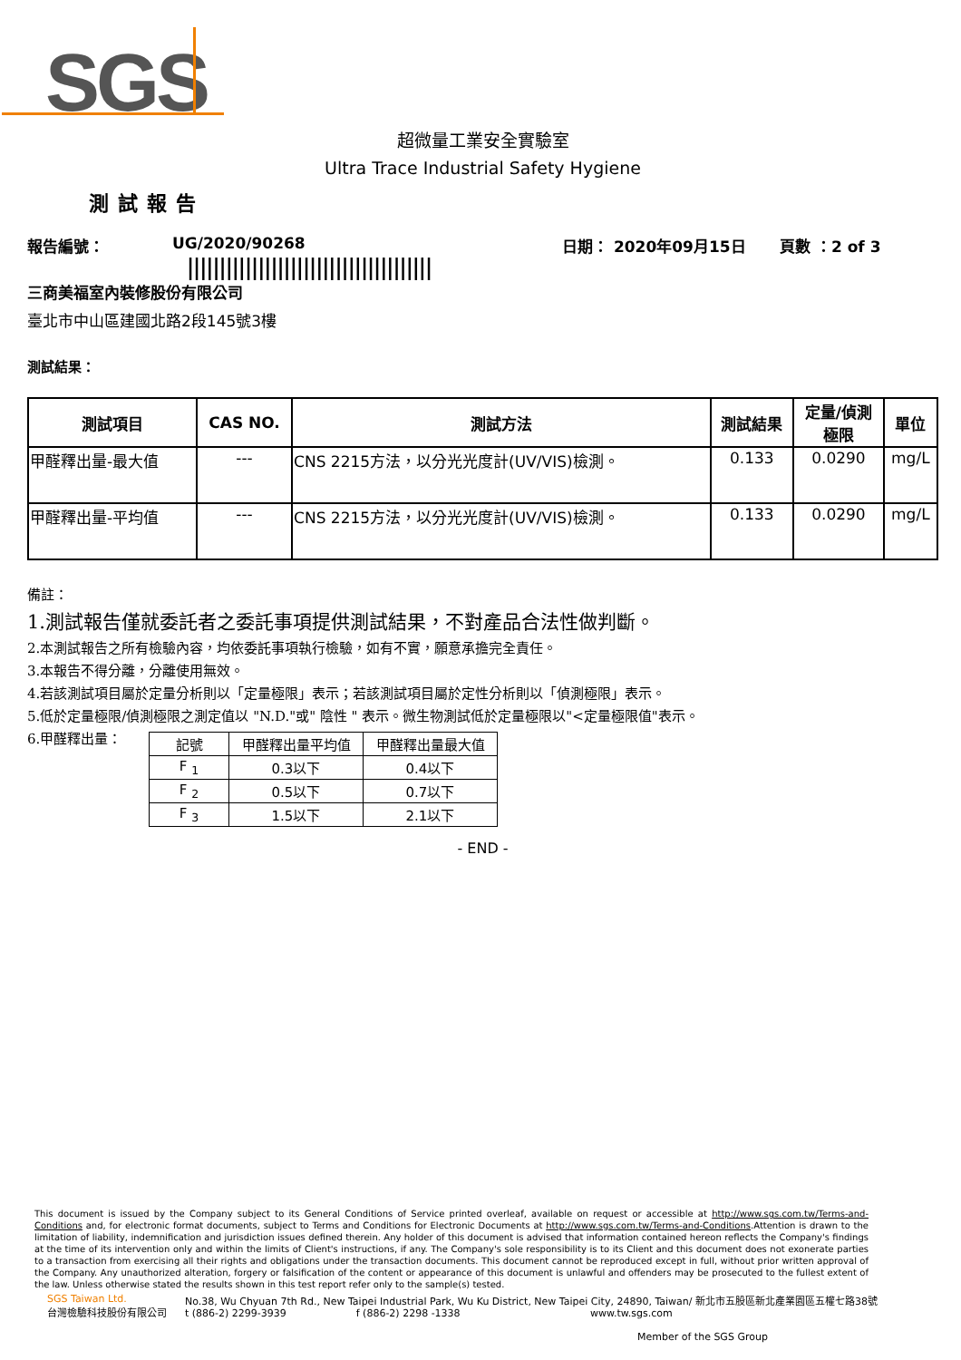SGS
超微量工業安全實驗室
Ultra Trace Industrial Safety Hygiene
測試報告
報告編號： UG/2020/90268 日期： 2020年09月15日 頁數 ：2 of 3
||||||||||||||||||||||||||||||||||||||||||||||||||||||
三商美福室內裝修股份有限公司
臺北市中山區建國北路2段145號3樓
測試結果：
| 測試項目 | CAS NO. | 測試方法 | 測試結果 | 定量/偵測 極限 | 單位 |
| --- | --- | --- | --- | --- | --- |
| 甲醛釋出量-最大值 | --- | CNS 2215方法，以分光光度計(UV/VIS)檢測。 | 0.133 | 0.0290 | mg/L |
| 甲醛釋出量-平均值 | --- | CNS 2215方法，以分光光度計(UV/VIS)檢測。 | 0.133 | 0.0290 | mg/L |
備註：
1.測試報告僅就委託者之委託事項提供測試結果，不對產品合法性做判斷。
2.本測試報告之所有檢驗內容，均依委託事項執行檢驗，如有不實，願意承擔完全責任。
3.本報告不得分離，分離使用無效。
4.若該測試項目屬於定量分析則以「定量極限」表示；若該測試項目屬於定性分析則以「偵測極限」表示。
5.低於定量極限/偵測極限之測定值以 "N.D."或" 陰性 " 表示。微生物測試低於定量極限以"<定量極限值"表示。
6.甲醛釋出量：
| 記號 | 甲醛釋出量平均值 | 甲醛釋出量最大值 |
| F <sub>1</sub> | 0.3以下 | 0.4以下 |
| F <sub>2</sub> | 0.5以下 | 0.7以下 |
| F <sub>3</sub> | 1.5以下 | 2.1以下 |
- END -
This document is issued by the Company subject to its General Conditions of Service printed overleaf, available on request or accessible at http://www.sgs.com.tw/Terms-and-Conditions and, for electronic format documents, subject to Terms and Conditions for Electronic Documents at http://www.sgs.com.tw/Terms-and-Conditions.Attention is drawn to the limitation of liability, indemnification and jurisdiction issues defined therein. Any holder of this document is advised that information contained hereon reflects the Company's findings at the time of its intervention only and within the limits of Client's instructions, if any. The Company's sole responsibility is to its Client and this document does not exonerate parties to a transaction from exercising all their rights and obligations under the transaction documents. This document cannot be reproduced except in full, without prior written approval of the Company. Any unauthorized alteration, forgery or falsification of the content or appearance of this document is unlawful and offenders may be prosecuted to the fullest extent of the law. Unless otherwise stated the results shown in this test report refer only to the sample(s) tested.
SGS Taiwan Ltd.
台灣檢驗科技股份有限公司
No.38, Wu Chyuan 7th Rd., New Taipei Industrial Park, Wu Ku District, New Taipei City, 24890, Taiwan/ 新北市五股區新北產業園區五權七路38號
t (886-2) 2299-3939 f (886-2) 2298 -1338 www.tw.sgs.com
Member of the SGS Group